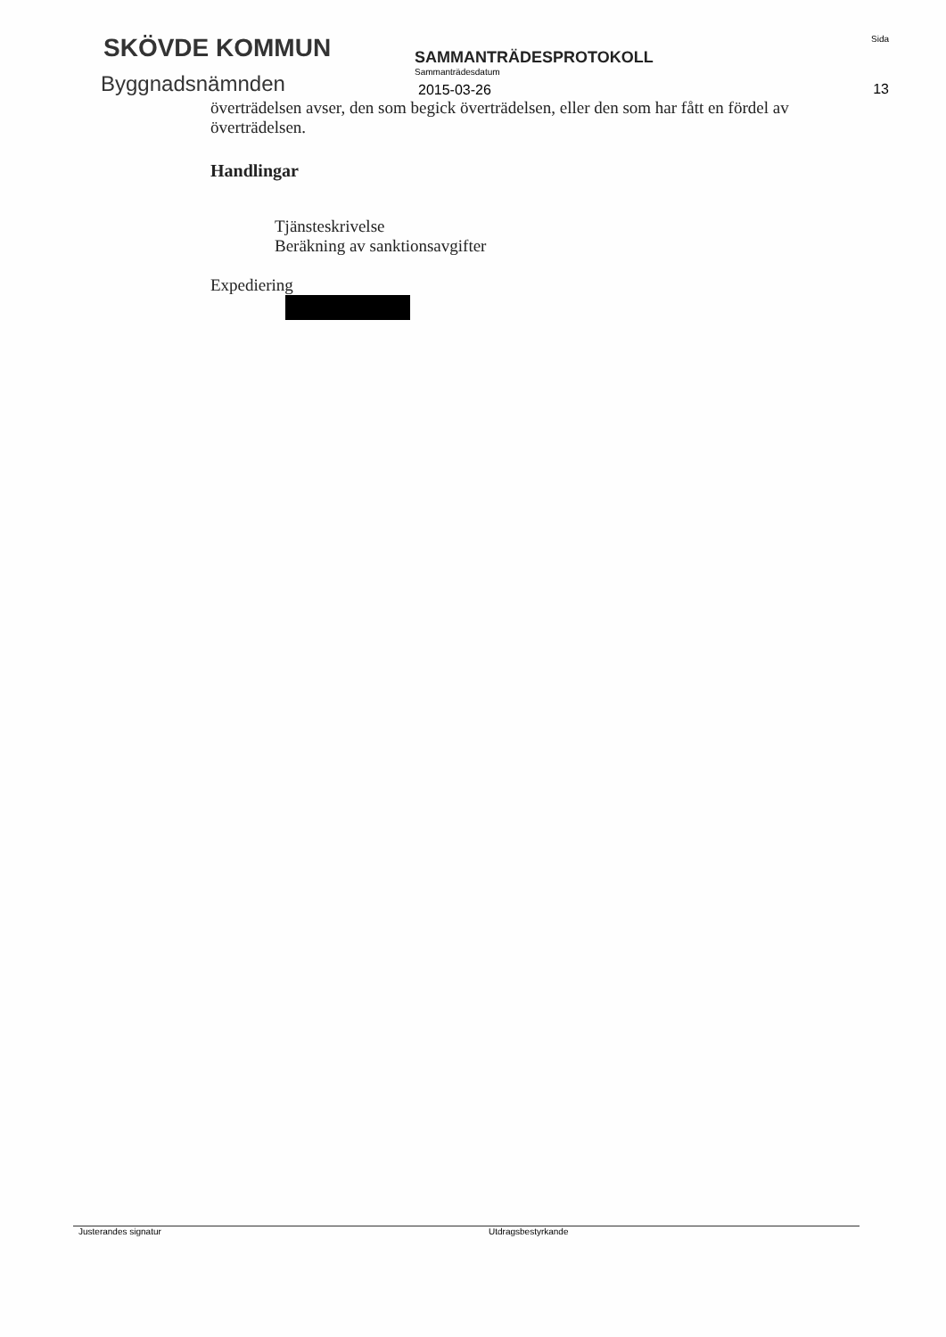SKÖVDE KOMMUN
Byggnadsnämnden
SAMMANTRÄDESPROTOKOLL
Sammanträdesdatum
2015-03-26
Sida
13
överträdelsen avser, den som begick överträdelsen, eller den som har fått en fördel av överträdelsen.
Handlingar
Tjänsteskrivelse
Beräkning av sanktionsavgifter
Expediering
Justerandes signatur Utdragsbestyrkande